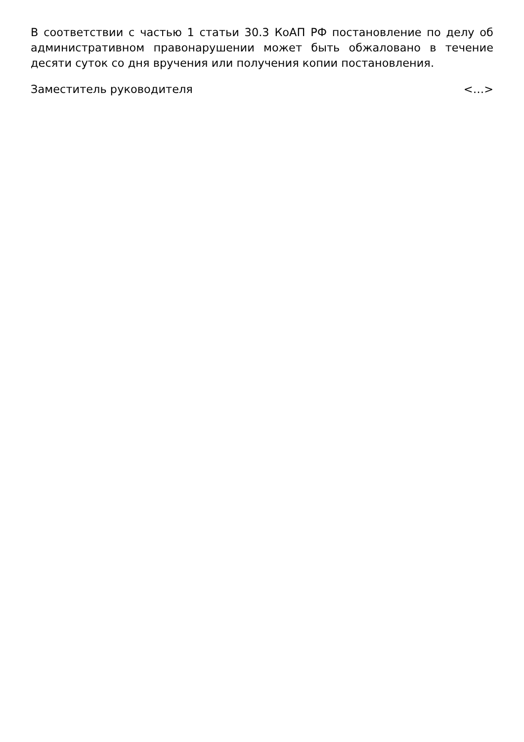В соответствии с частью 1 статьи 30.3 КоАП РФ постановление по делу об административном правонарушении может быть обжаловано в течение десяти суток со дня вручения или получения копии постановления.
Заместитель руководителя <…>